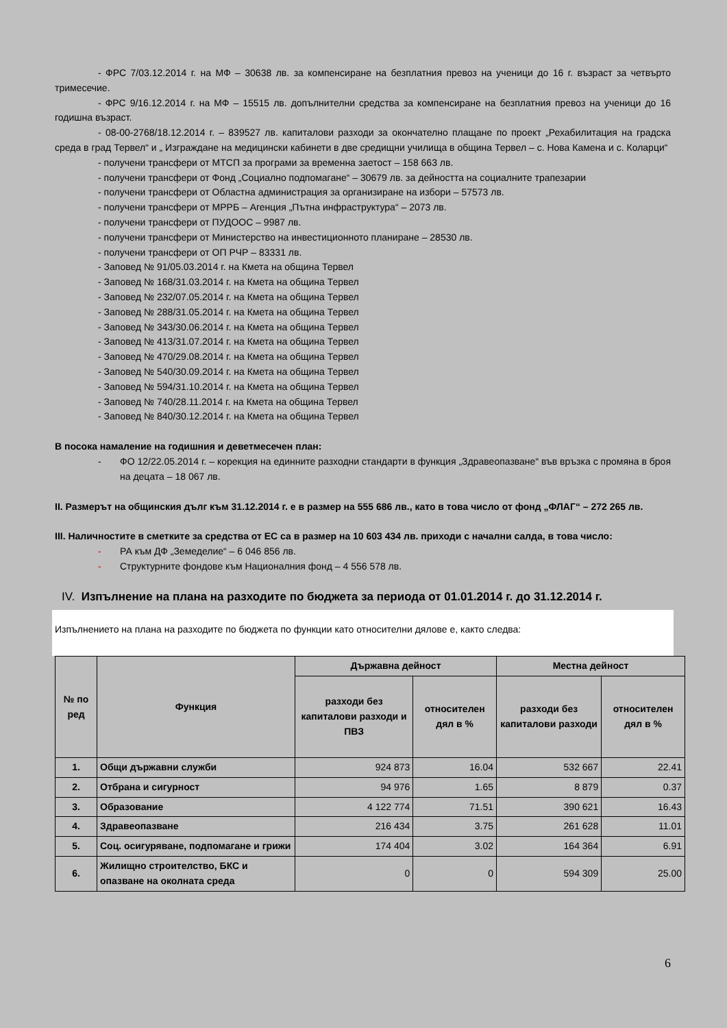- ФРС 7/03.12.2014 г. на МФ – 30638 лв. за компенсиране на безплатния превоз на ученици до 16 г. възраст за четвърто тримесечие.
- ФРС 9/16.12.2014 г. на МФ – 15515 лв. допълнителни средства за компенсиране на безплатния превоз на ученици до 16 годишна възраст.
- 08-00-2768/18.12.2014 г. – 839527 лв. капиталови разходи за окончателно плащане по проект „Рехабилитация на градска среда в град Тервел“ и „ Изграждане на медицински кабинети в две средищни училища в община Тервел – с. Нова Камена и с. Коларци“
- получени трансфери от МТСП за програми за временна заетост – 158 663 лв.
- получени трансфери от Фонд „Социално подпомагане“ – 30679 лв. за дейността на социалните трапезарии
- получени трансфери от Областна администрация за организиране на избори – 57573 лв.
- получени трансфери от МРРБ – Агенция „Пътна инфраструктура“ – 2073 лв.
- получени трансфери от ПУДООС – 9987 лв.
- получени трансфери от Министерство на инвестиционното планиране – 28530 лв.
- получени трансфери от ОП РЧР – 83331 лв.
- Заповед № 91/05.03.2014 г. на Кмета на община Тервел
- Заповед № 168/31.03.2014 г. на Кмета на община Тервел
- Заповед № 232/07.05.2014 г. на Кмета на община Тервел
- Заповед № 288/31.05.2014 г. на Кмета на община Тервел
- Заповед № 343/30.06.2014 г. на Кмета на община Тервел
- Заповед № 413/31.07.2014 г. на Кмета на община Тервел
- Заповед № 470/29.08.2014 г. на Кмета на община Тервел
- Заповед № 540/30.09.2014 г. на Кмета на община Тервел
- Заповед № 594/31.10.2014 г. на Кмета на община Тервел
- Заповед № 740/28.11.2014 г. на Кмета на община Тервел
- Заповед № 840/30.12.2014 г. на Кмета на община Тервел
В посока намаление на годишния и деветмесечен план:
- ФО 12/22.05.2014 г. – корекция на единните разходни стандарти в функция „Здравеопазване“ във връзка с промяна в броя на децата – 18 067 лв.
II. Размерът на общинския дълг към 31.12.2014 г. е в размер на 555 686 лв., като в това число от фонд „ФЛАГ“ – 272 265 лв.
III. Наличностите в сметките за средства от ЕС са в размер на 10 603 434 лв. приходи с начални салда, в това число:
- РА към ДФ „Земеделие“ – 6 046 856 лв.
- Структурните фондове към Националния фонд – 4 556 578 лв.
IV. Изпълнение на плана на разходите по бюджета за периода от 01.01.2014 г. до 31.12.2014 г.
Изпълнението на плана на разходите по бюджета по функции като относителни дялове е, както следва:
| № по ред | Функция | Държавна дейност | | Местна дейност | |
| --- | --- | --- | --- | --- | --- |
| | | разходи без капиталови разходи и ПВЗ | относителен дял в % | разходи без капиталови разходи | относителен дял в % |
| 1. | Общи държавни служби | 924 873 | 16.04 | 532 667 | 22.41 |
| 2. | Отбрана и сигурност | 94 976 | 1.65 | 8 879 | 0.37 |
| 3. | Образование | 4 122 774 | 71.51 | 390 621 | 16.43 |
| 4. | Здравеопазване | 216 434 | 3.75 | 261 628 | 11.01 |
| 5. | Соц. осигуряване, подпомагане и грижи | 174 404 | 3.02 | 164 364 | 6.91 |
| 6. | Жилищно строителство, БКС и опазване на околната среда | 0 | 0 | 594 309 | 25.00 |
6